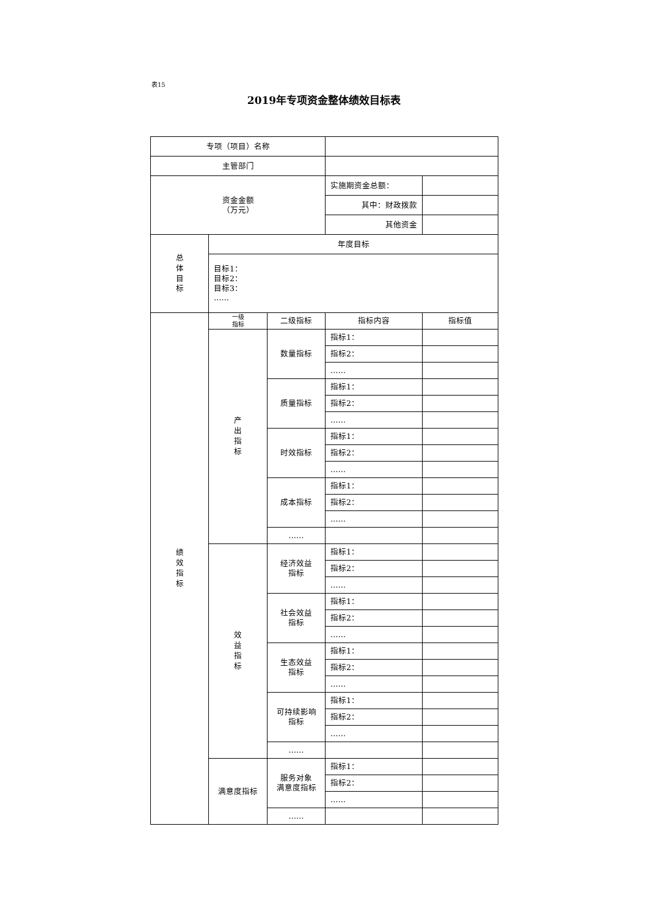表15
2019年专项资金整体绩效目标表
| 专项（项目）名称 | | | | |
| 主管部门 | | | | |
| 资金金额 （万元） | | | 实施期资金总额： | |
| | | | 其中：财政拨款 | |
| | | | 其他资金 | |
| 总体目标 | 年度目标 | | | |
| | 目标1： 目标2： 目标3： …… | | | |
| 绩效指标 | 一级 指标 | 二级指标 | 指标内容 | 指标值 |
| | 产出指标 | 数量指标 | 指标1： | |
| | | | 指标2： | |
| | | | …… | |
| | | 质量指标 | 指标1： | |
| | | | 指标2： | |
| | | | …… | |
| | | 时效指标 | 指标1： | |
| | | | 指标2： | |
| | | | …… | |
| | | 成本指标 | 指标1： | |
| | | | 指标2： | |
| | | | …… | |
| | | …… | | |
| | 效益指标 | 经济效益 指标 | 指标1： | |
| | | | 指标2： | |
| | | | …… | |
| | | 社会效益 指标 | 指标1： | |
| | | | 指标2： | |
| | | | …… | |
| | | 生态效益 指标 | 指标1： | |
| | | | 指标2： | |
| | | | …… | |
| | | 可持续影响 指标 | 指标1： | |
| | | | 指标2： | |
| | | | …… | |
| | | …… | | |
| | 满意度指标 | 服务对象 满意度指标 | 指标1： | |
| | | | 指标2： | |
| | | | …… | |
| | | …… | | |